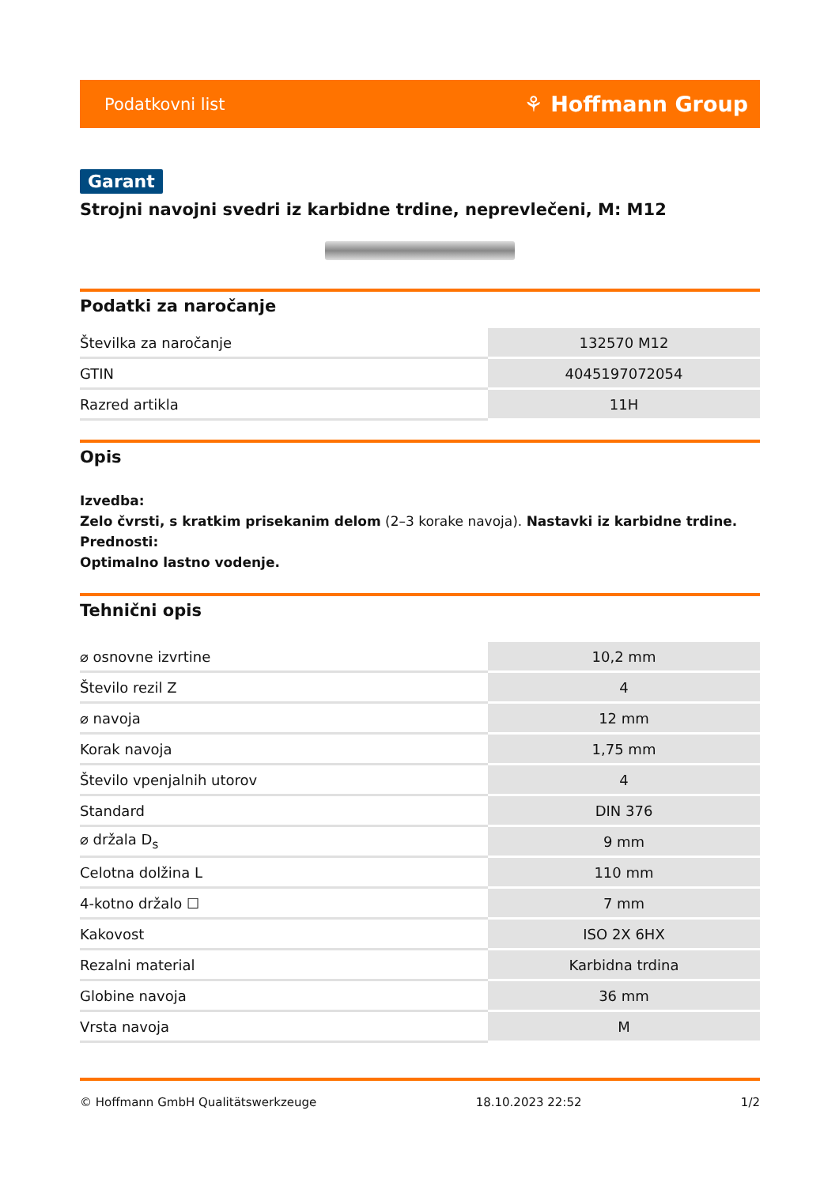Podatkovni list ⚘ Hoffmann Group
Garant
Strojni navojni svedri iz karbidne trdine, neprevlečeni, M: M12
Podatki za naročanje
| Številka za naročanje | 132570 M12 |
| GTIN | 4045197072054 |
| Razred artikla | 11H |
Opis
Izvedba:
Zelo čvrsti, s kratkim prisekanim delom (2–3 korake navoja). Nastavki iz karbidne trdine.
Prednosti:
Optimalno lastno vodenje.
Tehnični opis
| ⌀ osnovne izvrtine | 10,2 mm |
| Število rezil Z | 4 |
| ⌀ navoja | 12 mm |
| Korak navoja | 1,75 mm |
| Število vpenjalnih utorov | 4 |
| Standard | DIN 376 |
| ⌀ držala D<sub>s</sub> | 9 mm |
| Celotna dolžina L | 110 mm |
| 4-kotno držalo ☐ | 7 mm |
| Kakovost | ISO 2X 6HX |
| Rezalni material | Karbidna trdina |
| Globine navoja | 36 mm |
| Vrsta navoja | M |
© Hoffmann GmbH Qualitätswerkzeuge 18.10.2023 22:52 1/2